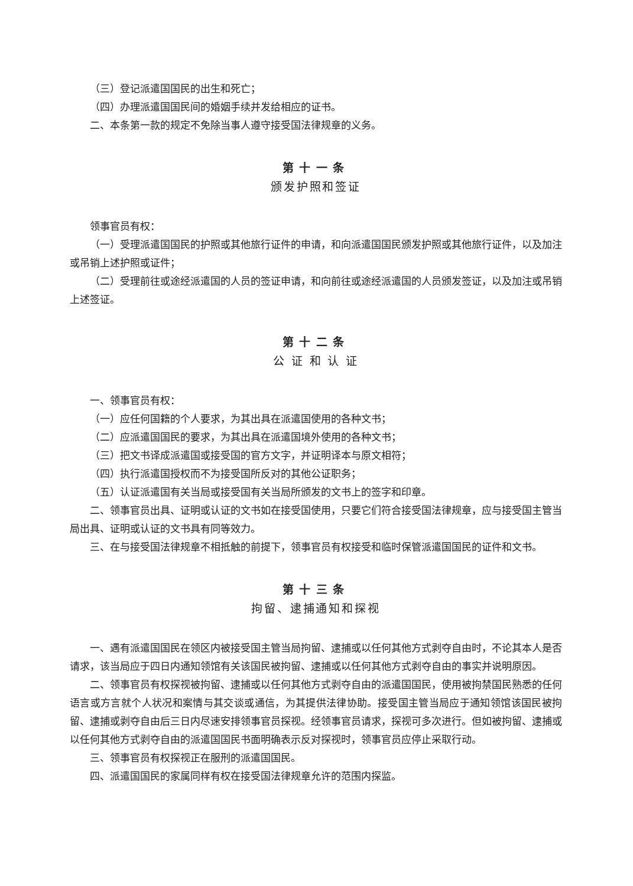（三）登记派遣国国民的出生和死亡；
（四）办理派遣国国民间的婚姻手续并发给相应的证书。
二、本条第一款的规定不免除当事人遵守接受国法律规章的义务。
第十一条
颁发护照和签证
领事官员有权：
（一）受理派遣国国民的护照或其他旅行证件的申请，和向派遣国国民颁发护照或其他旅行证件，以及加注或吊销上述护照或证件；
（二）受理前往或途经派遣国的人员的签证申请，和向前往或途经派遣国的人员颁发签证，以及加注或吊销上述签证。
第十二条
公 证 和 认 证
一、领事官员有权：
（一）应任何国籍的个人要求，为其出具在派遣国使用的各种文书；
（二）应派遣国国民的要求，为其出具在派遣国境外使用的各种文书；
（三）把文书译成派遣国或接受国的官方文字，并证明译本与原文相符；
（四）执行派遣国授权而不为接受国所反对的其他公证职务；
（五）认证派遣国有关当局或接受国有关当局所颁发的文书上的签字和印章。
二、领事官员出具、证明或认证的文书如在接受国使用，只要它们符合接受国法律规章，应与接受国主管当局出具、证明或认证的文书具有同等效力。
三、在与接受国法律规章不相抵触的前提下，领事官员有权接受和临时保管派遣国国民的证件和文书。
第十三条
拘留、逮捕通知和探视
一、遇有派遣国国民在领区内被接受国主管当局拘留、逮捕或以任何其他方式剥夺自由时，不论其本人是否请求，该当局应于四日内通知领馆有关该国民被拘留、逮捕或以任何其他方式剥夺自由的事实并说明原因。
二、领事官员有权探视被拘留、逮捕或以任何其他方式剥夺自由的派遣国国民，使用被拘禁国民熟悉的任何语言或方言就个人状况和案情与其交谈或通信，为其提供法律协助。接受国主管当局应于通知领馆该国民被拘留、逮捕或剥夺自由后三日内尽速安排领事官员探视。经领事官员请求，探视可多次进行。但如被拘留、逮捕或以任何其他方式剥夺自由的派遣国国民书面明确表示反对探视时，领事官员应停止采取行动。
三、领事官员有权探视正在服刑的派遣国国民。
四、派遣国国民的家属同样有权在接受国法律规章允许的范围内探监。